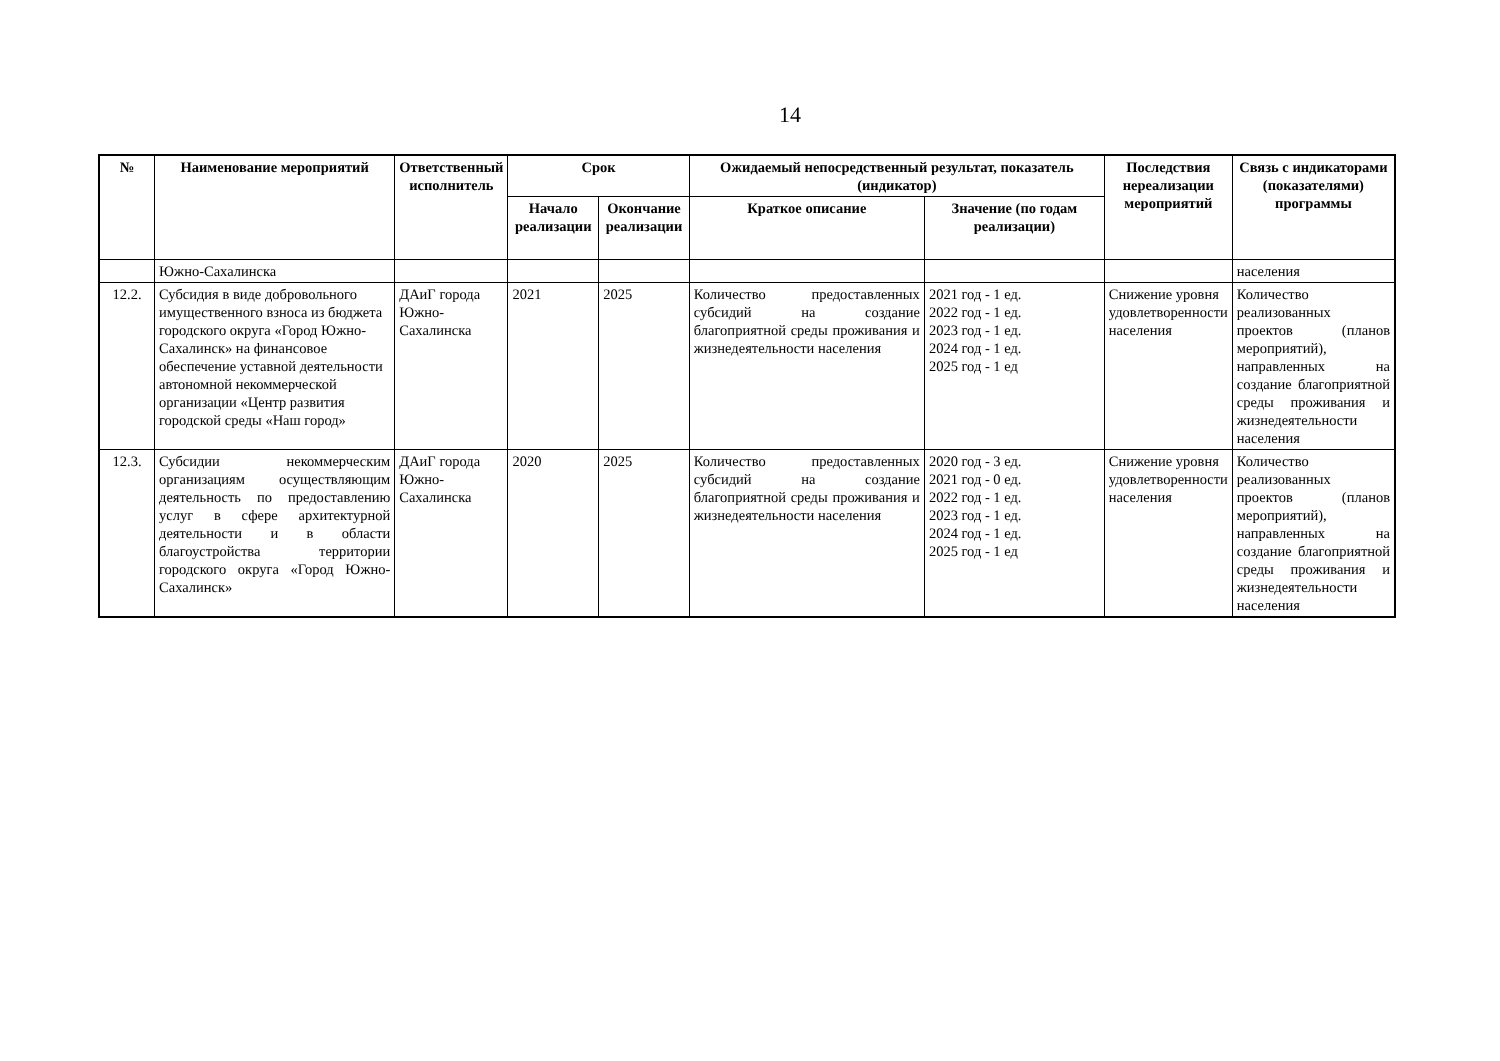14
| № | Наименование мероприятий | Ответственный исполнитель | Срок | | Ожидаемый непосредственный результат, показатель (индикатор) | | Последствия нереализации мероприятий | Связь с индикаторами (показателями) программы |
| --- | --- | --- | --- | --- | --- | --- | --- | --- |
| | | | Начало реализации | Окончание реализации | Краткое описание | Значение (по годам реализации) | | |
| | Южно-Сахалинска | | | | | | | населения |
| 12.2. | Субсидия в виде добровольного имущественного взноса из бюджета городского округа «Город Южно-Сахалинск» на финансовое обеспечение уставной деятельности автономной некоммерческой организации «Центр развития городской среды «Наш город» | ДАиГ города Южно-Сахалинска | 2021 | 2025 | Количество предоставленных субсидий на создание благоприятной среды проживания и жизнедеятельности населения | 2021 год - 1 ед. 2022 год - 1 ед. 2023 год - 1 ед. 2024 год - 1 ед. 2025 год - 1 ед | Снижение уровня удовлетворенности населения | Количество реализованных проектов (планов мероприятий), направленных на создание благоприятной среды проживания и жизнедеятельности населения |
| 12.3. | Субсидии некоммерческим организациям осуществляющим деятельность по предоставлению услуг в сфере архитектурной деятельности и в области благоустройства территории городского округа «Город Южно-Сахалинск» | ДАиГ города Южно-Сахалинска | 2020 | 2025 | Количество предоставленных субсидий на создание благоприятной среды проживания и жизнедеятельности населения | 2020 год - 3 ед. 2021 год - 0 ед. 2022 год - 1 ед. 2023 год - 1 ед. 2024 год - 1 ед. 2025 год - 1 ед | Снижение уровня удовлетворенности населения | Количество реализованных проектов (планов мероприятий), направленных на создание благоприятной среды проживания и жизнедеятельности населения |